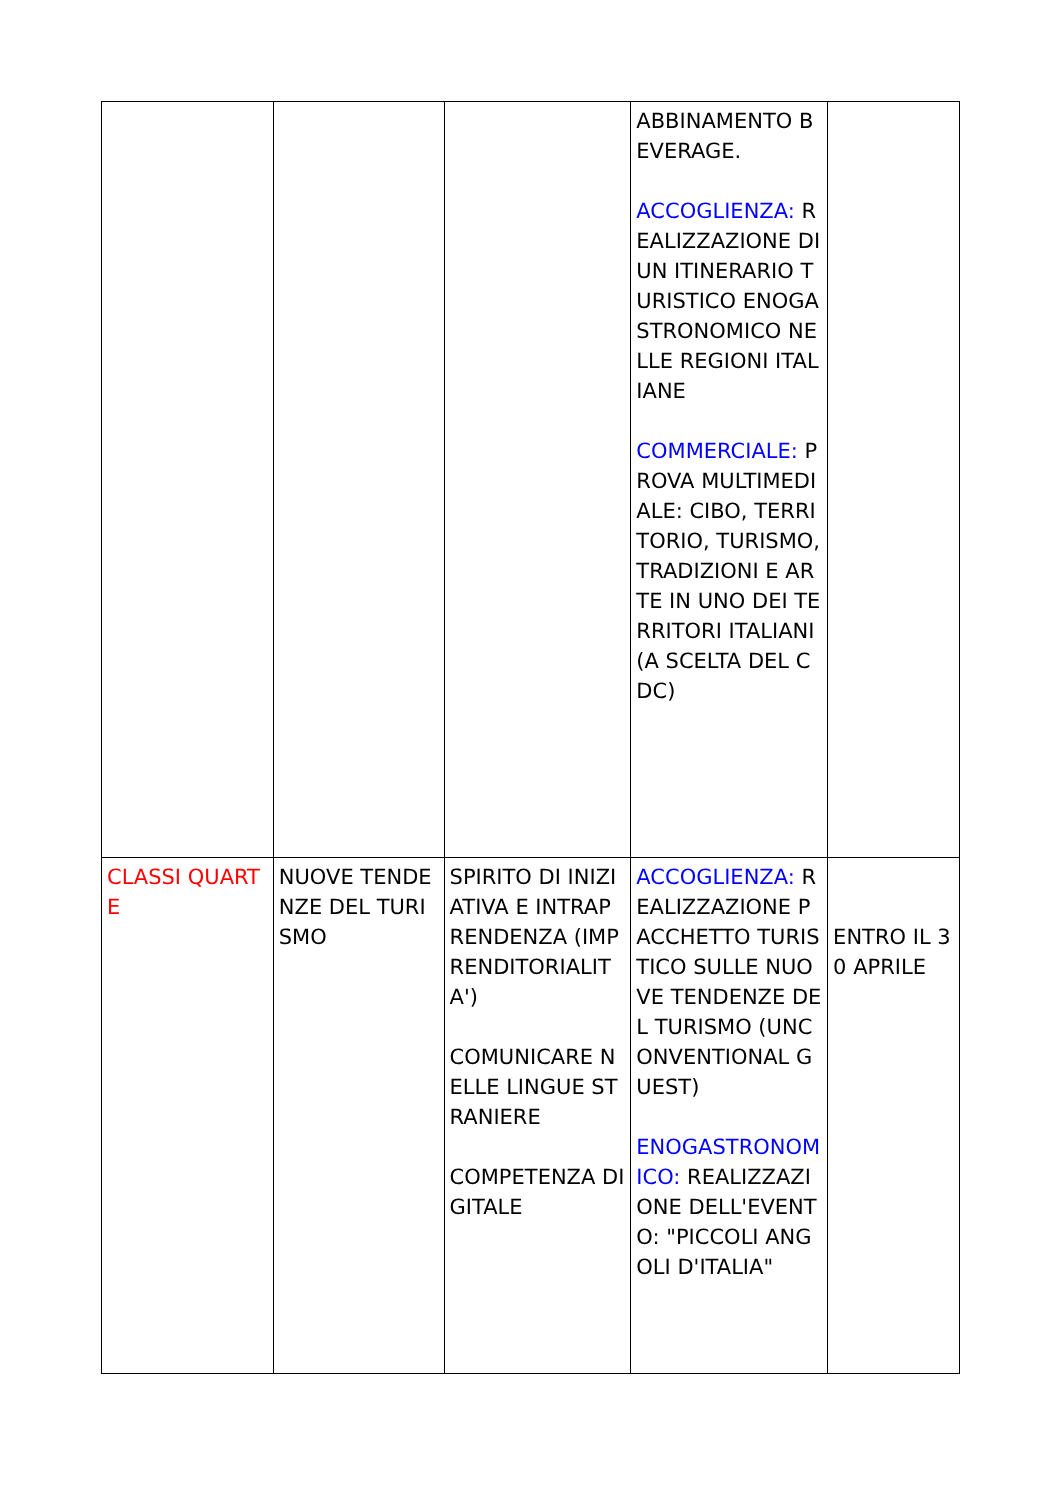| | | | ABBINAMENTO BEVERAGE. ACCOGLIENZA: REALIZZAZIONE DI UN ITINERARIO TURISTICO ENOGASTRONOMICO NELLE REGIONI ITALIANE COMMERCIALE: PROVA MULTIMEDIALE: CIBO, TERRITORIO, TURISMO, TRADIZIONI E ARTE IN UNO DEI TERRITORI ITALIANI (A SCELTA DEL CDC) | |
| CLASSI QUARTE | NUOVE TENDENZE DEL TURISMO | SPIRITO DI INIZIATIVA E INTRAPRENDENZA (IMPRENDITORIALITA') COMUNICARE NELLE LINGUE STRANIERE COMPETENZA DIGITALE | ACCOGLIENZA: REALIZZAZIONE PACCHETTO TURISTICO SULLE NUOVE TENDENZE DEL TURISMO (UNCONVENTIONAL GUEST) ENOGASTRONOMICO: REALIZZAZIONE DELL'EVENTO: "PICCOLI ANGOLI D'ITALIA" | ENTRO IL 30 APRILE |